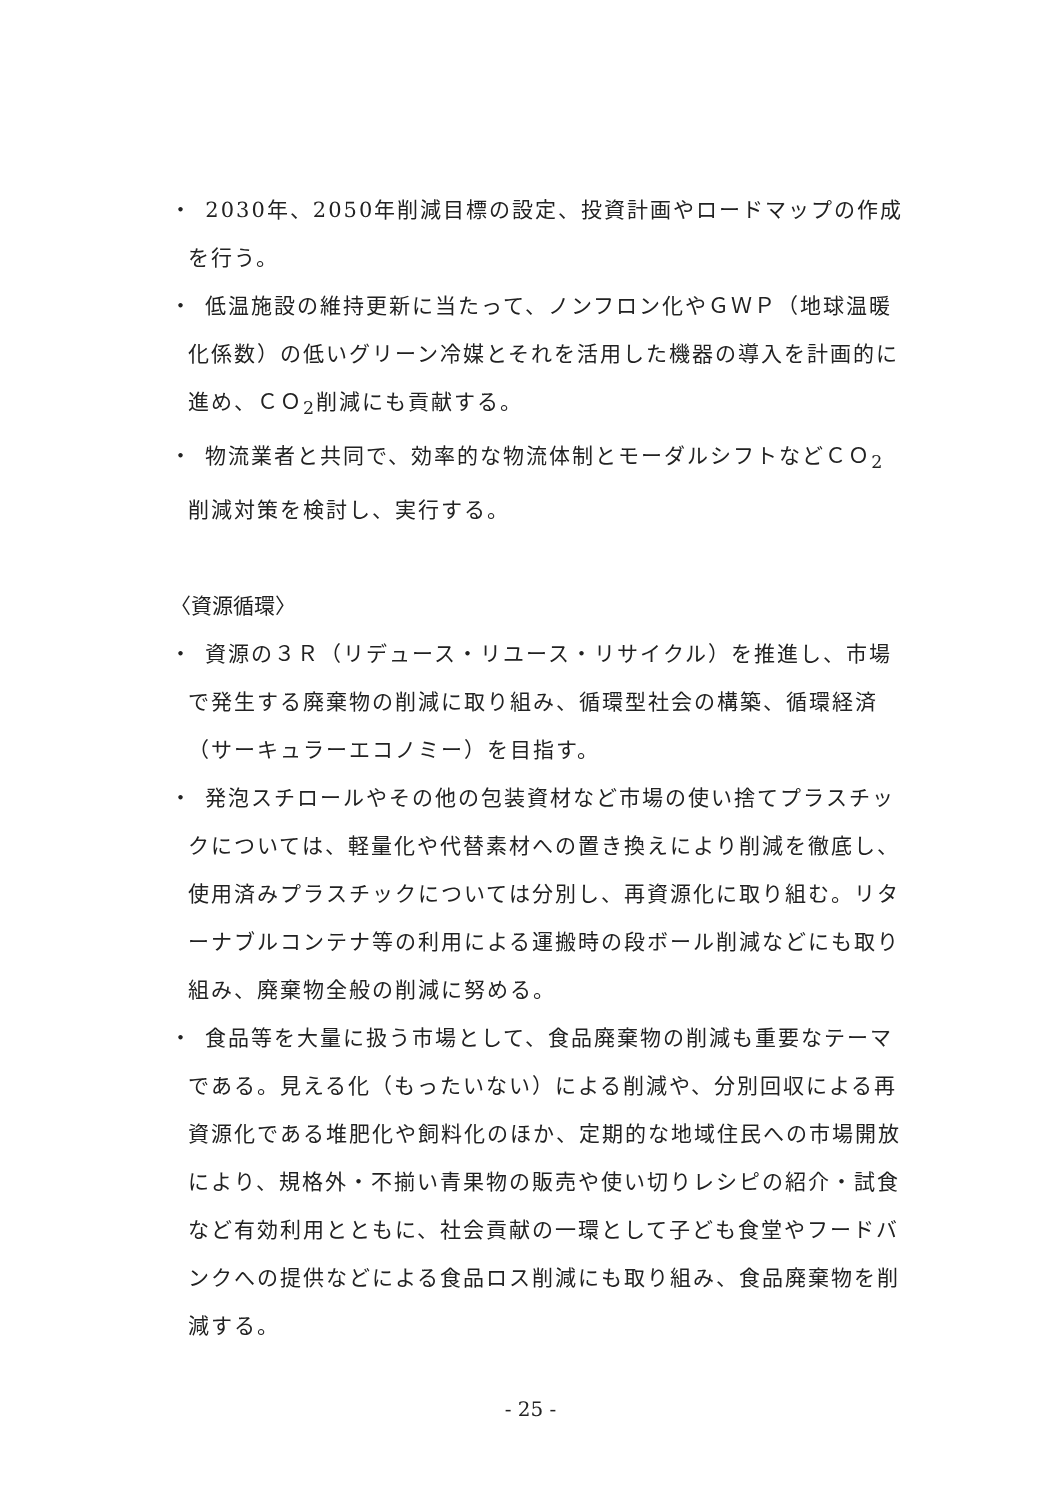・ 2030年、2050年削減目標の設定、投資計画やロードマップの作成を行う。
・ 低温施設の維持更新に当たって、ノンフロン化やＧＷＰ（地球温暖化係数）の低いグリーン冷媒とそれを活用した機器の導入を計画的に進め、ＣＯ<sub>2</sub>削減にも貢献する。
・ 物流業者と共同で、効率的な物流体制とモーダルシフトなどＣＯ<sub>2</sub>削減対策を検討し、実行する。
〈資源循環〉
・ 資源の３Ｒ（リデュース・リユース・リサイクル）を推進し、市場で発生する廃棄物の削減に取り組み、循環型社会の構築、循環経済（サーキュラーエコノミー）を目指す。
・ 発泡スチロールやその他の包装資材など市場の使い捨てプラスチックについては、軽量化や代替素材への置き換えにより削減を徹底し、使用済みプラスチックについては分別し、再資源化に取り組む。リターナブルコンテナ等の利用による運搬時の段ボール削減などにも取り組み、廃棄物全般の削減に努める。
・ 食品等を大量に扱う市場として、食品廃棄物の削減も重要なテーマである。見える化（もったいない）による削減や、分別回収による再資源化である堆肥化や飼料化のほか、定期的な地域住民への市場開放により、規格外・不揃い青果物の販売や使い切りレシピの紹介・試食など有効利用とともに、社会貢献の一環として子ども食堂やフードバンクへの提供などによる食品ロス削減にも取り組み、食品廃棄物を削減する。
- 25 -